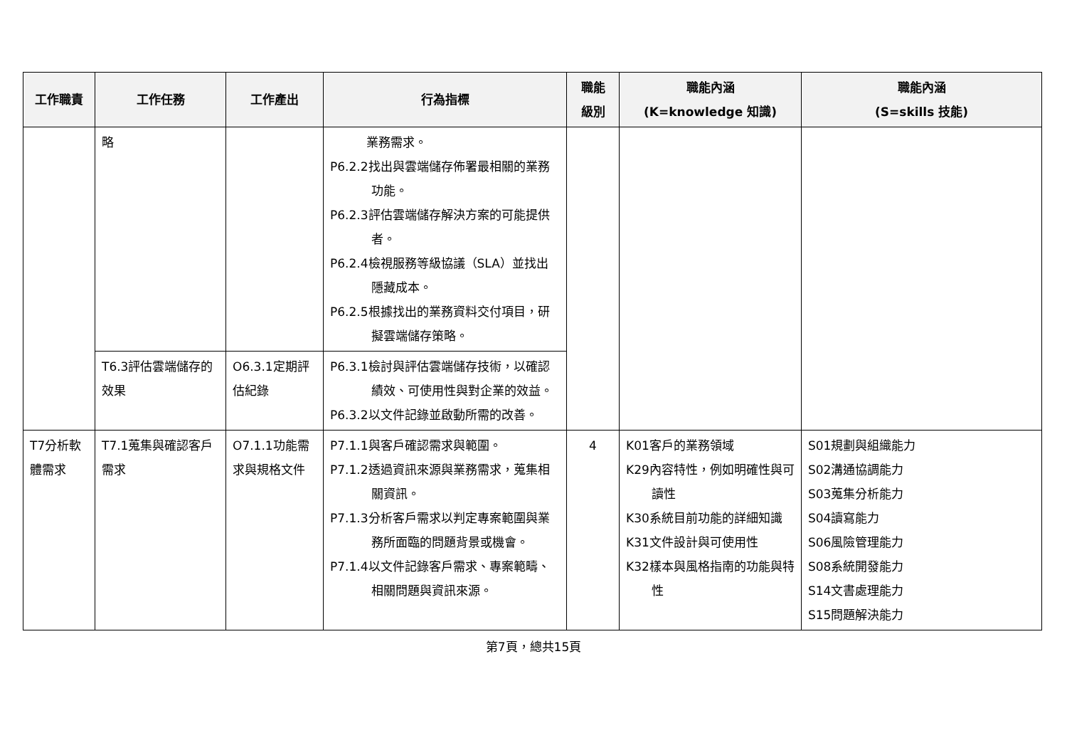| 工作職責 | 工作任務 | 工作產出 | 行為指標 | 職能 級別 | 職能內涵 (K=knowledge 知識) | 職能內涵 (S=skills 技能) |
| --- | --- | --- | --- | --- | --- | --- |
| | 略 | | 業務需求。 P6.2.2找出與雲端儲存佈署最相關的業務功能。 P6.2.3評估雲端儲存解決方案的可能提供者。 P6.2.4檢視服務等級協議（SLA）並找出隱藏成本。 P6.2.5根據找出的業務資料交付項目，研擬雲端儲存策略。 | | | |
| | T6.3評估雲端儲存的效果 | O6.3.1定期評估紀錄 | P6.3.1檢討與評估雲端儲存技術，以確認績效、可使用性與對企業的效益。 P6.3.2以文件記錄並啟動所需的改善。 | | | |
| T7分析軟體需求 | T7.1蒐集與確認客戶需求 | O7.1.1功能需求與規格文件 | P7.1.1與客戶確認需求與範圍。 P7.1.2透過資訊來源與業務需求，蒐集相關資訊。 P7.1.3分析客戶需求以判定專案範圍與業務所面臨的問題背景或機會。 P7.1.4以文件記錄客戶需求、專案範疇、相關問題與資訊來源。 | 4 | K01客戶的業務領域 K29內容特性，例如明確性與可讀性 K30系統目前功能的詳細知識 K31文件設計與可使用性 K32樣本與風格指南的功能與特性 | S01規劃與組織能力 S02溝通協調能力 S03蒐集分析能力 S04讀寫能力 S06風險管理能力 S08系統開發能力 S14文書處理能力 S15問題解決能力 |
第7頁，總共15頁